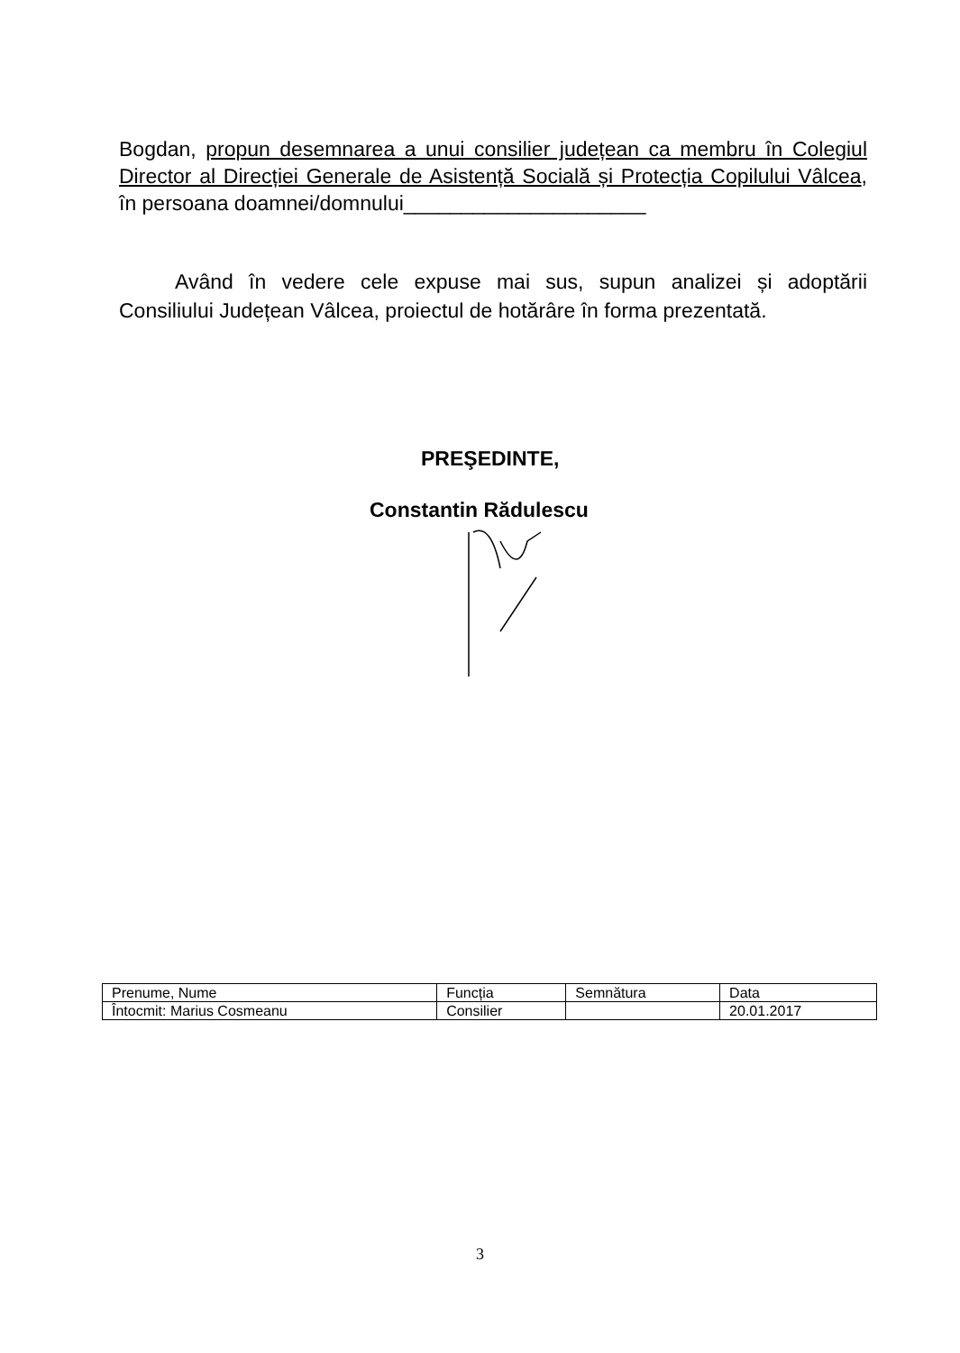Bogdan, propun desemnarea a unui consilier județean ca membru în Colegiul Director al Direcției Generale de Asistență Socială și Protecția Copilului Vâlcea, în persoana doamnei/domnului_____________________
Având în vedere cele expuse mai sus, supun analizei și adoptării Consiliului Județean Vâlcea, proiectul de hotărâre în forma prezentată.
PREŞEDINTE,
Constantin Rădulescu
| Prenume, Nume | Funcția | Semnătura | Data |
| Întocmit: Marius Cosmeanu | Consilier | | 20.01.2017 |
3